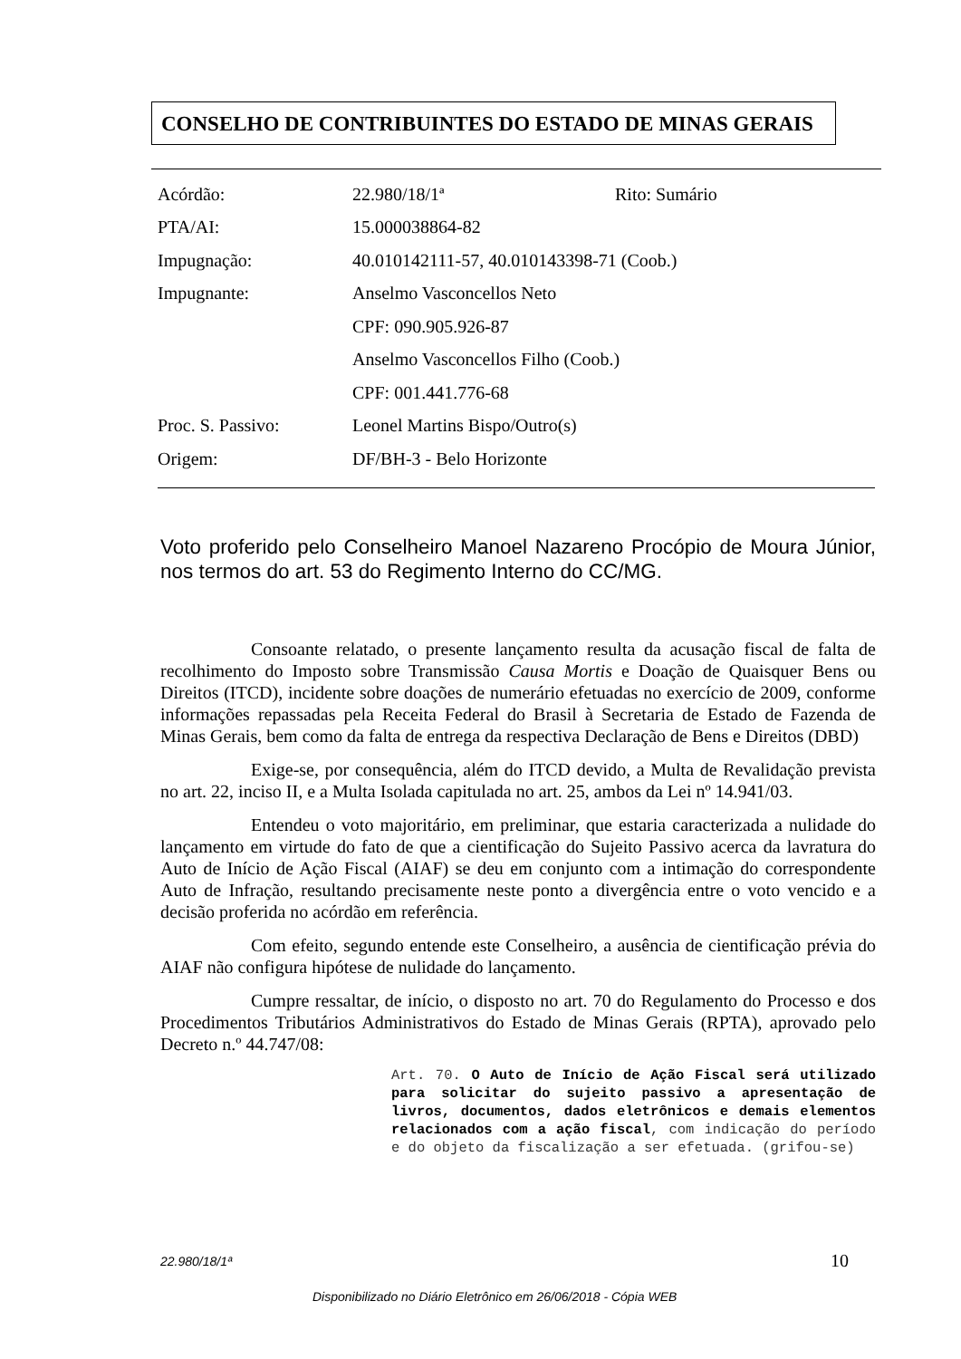CONSELHO DE CONTRIBUINTES DO ESTADO DE MINAS GERAIS
| Acórdão: | 22.980/18/1ª | Rito: Sumário |
| PTA/AI: | 15.000038864-82 | |
| Impugnação: | 40.010142111-57, 40.010143398-71 (Coob.) | |
| Impugnante: | Anselmo Vasconcellos Neto | |
| | CPF: 090.905.926-87 | |
| | Anselmo Vasconcellos Filho (Coob.) | |
| | CPF: 001.441.776-68 | |
| Proc. S. Passivo: | Leonel Martins Bispo/Outro(s) | |
| Origem: | DF/BH-3 - Belo Horizonte | |
Voto proferido pelo Conselheiro Manoel Nazareno Procópio de Moura Júnior, nos termos do art. 53 do Regimento Interno do CC/MG.
Consoante relatado, o presente lançamento resulta da acusação fiscal de falta de recolhimento do Imposto sobre Transmissão Causa Mortis e Doação de Quaisquer Bens ou Direitos (ITCD), incidente sobre doações de numerário efetuadas no exercício de 2009, conforme informações repassadas pela Receita Federal do Brasil à Secretaria de Estado de Fazenda de Minas Gerais, bem como da falta de entrega da respectiva Declaração de Bens e Direitos (DBD)
Exige-se, por consequência, além do ITCD devido, a Multa de Revalidação prevista no art. 22, inciso II, e a Multa Isolada capitulada no art. 25, ambos da Lei nº 14.941/03.
Entendeu o voto majoritário, em preliminar, que estaria caracterizada a nulidade do lançamento em virtude do fato de que a cientificação do Sujeito Passivo acerca da lavratura do Auto de Início de Ação Fiscal (AIAF) se deu em conjunto com a intimação do correspondente Auto de Infração, resultando precisamente neste ponto a divergência entre o voto vencido e a decisão proferida no acórdão em referência.
Com efeito, segundo entende este Conselheiro, a ausência de cientificação prévia do AIAF não configura hipótese de nulidade do lançamento.
Cumpre ressaltar, de início, o disposto no art. 70 do Regulamento do Processo e dos Procedimentos Tributários Administrativos do Estado de Minas Gerais (RPTA), aprovado pelo Decreto n.º 44.747/08:
Art. 70. O Auto de Início de Ação Fiscal será utilizado para solicitar do sujeito passivo a apresentação de livros, documentos, dados eletrônicos e demais elementos relacionados com a ação fiscal, com indicação do período e do objeto da fiscalização a ser efetuada. (grifou-se)
22.980/18/1ª 10
Disponibilizado no Diário Eletrônico em 26/06/2018 - Cópia WEB